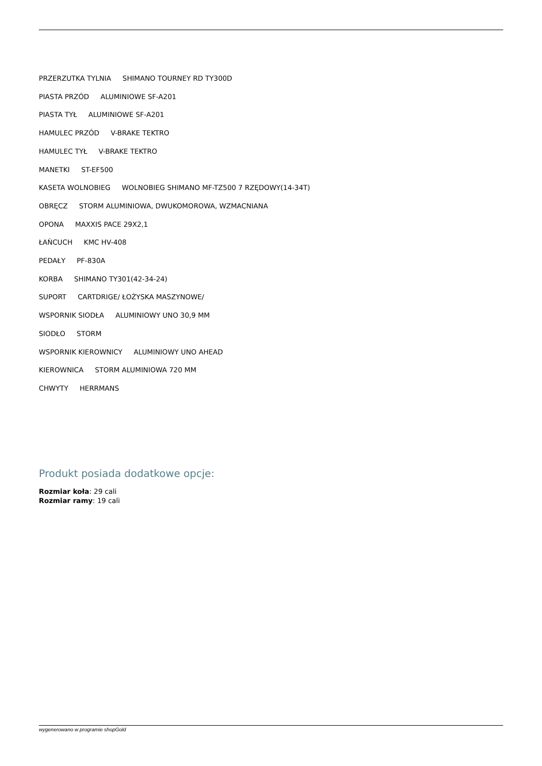PRZERZUTKA TYLNIA SHIMANO TOURNEY RD TY300D
PIASTA PRZÓD ALUMINIOWE SF-A201
PIASTA TYŁ ALUMINIOWE SF-A201
HAMULEC PRZÓD V-BRAKE TEKTRO
HAMULEC TYŁ V-BRAKE TEKTRO
MANETKI ST-EF500
KASETA WOLNOBIEG WOLNOBIEG SHIMANO MF-TZ500 7 RZĘDOWY(14-34T)
OBRĘCZ STORM ALUMINIOWA, DWUKOMOROWA, WZMACNIANA
OPONA MAXXIS PACE 29X2,1
ŁAŃCUCH KMC HV-408
PEDAŁY PF-830A
KORBA SHIMANO TY301(42-34-24)
SUPORT CARTDRIGE/ ŁOŻYSKA MASZYNOWE/
WSPORNIK SIODŁA ALUMINIOWY UNO 30,9 MM
SIODŁO STORM
WSPORNIK KIEROWNICY ALUMINIOWY UNO AHEAD
KIEROWNICA STORM ALUMINIOWA 720 MM
CHWYTY HERRMANS
Produkt posiada dodatkowe opcje:
Rozmiar koła: 29 cali
Rozmiar ramy: 19 cali
wygenerowano w programie shopGold